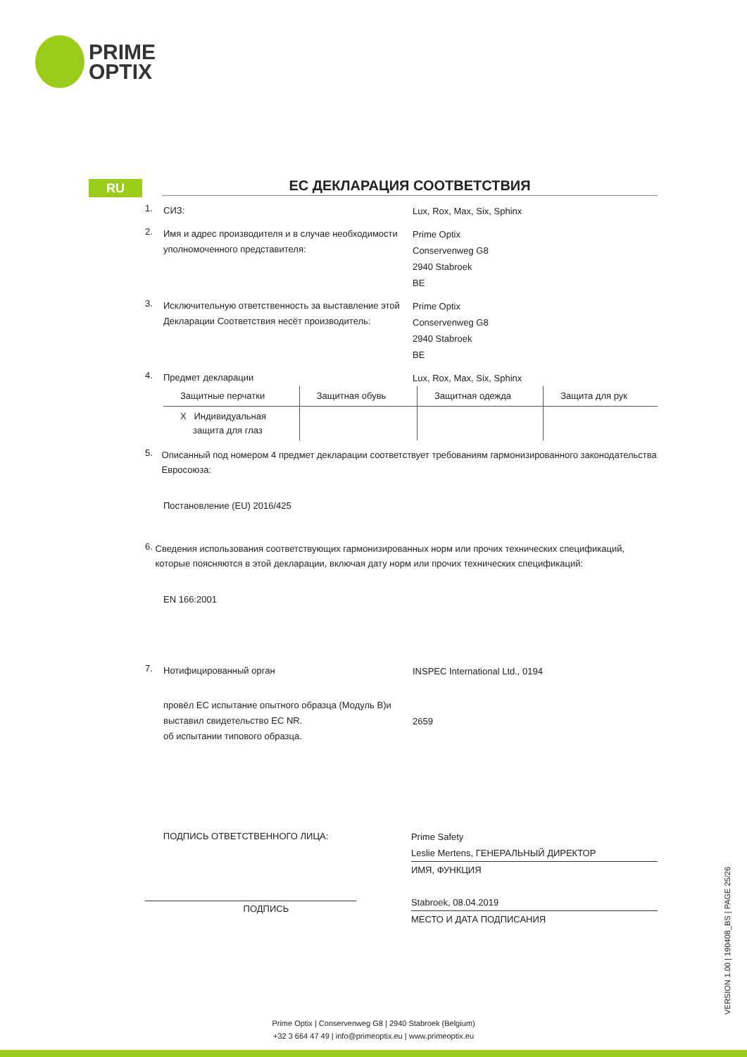PRIME
OPTIX
RU
ЕС ДЕКЛАРАЦИЯ СООТВЕТСТВИЯ
1.
СИЗ:
Lux, Rox, Max, Six, Sphinx
2.
Имя и адрес производителя и в случае необходимости уполномоченного представителя:
Prime Optix
Conservenweg G8
2940 Stabroek
BE
3.
Исключительную ответственность за выставление этой Декларации Соответствия несёт производитель:
Prime Optix
Conservenweg G8
2940 Stabroek
BE
4.
Предмет декларации
Lux, Rox, Max, Six, Sphinx
| Защитные перчатки | Защитная обувь | Защитная одежда | Защита для рук |
| X Индивидуальная защита для глаз | | | |
5.
Описанный под номером 4 предмет декларации соответствует требованиям гармонизированного законодательства Евросоюза:
Постановление (EU) 2016/425
6.
Сведения использования соответствующих гармонизированных норм или прочих технических спецификаций, которые поясняются в этой декларации, включая дату норм или прочих технических спецификаций:
EN 166:2001
7.
Нотифицированный орган
INSPEC International Ltd., 0194
провёл EC испытание опытного образца (Модуль B)и выставил свидетельство EC NR.
об испытании типового образца.
2659
ПОДПИСЬ ОТВЕТСТВЕННОГО ЛИЦА:
ПОДПИСЬ
Prime Safety
Leslie Mertens, ГЕНЕРАЛЬНЫЙ ДИРЕКТОР
ИМЯ, ФУНКЦИЯ
Stabroek, 08.04.2019
МЕСТО И ДАТА ПОДПИСАНИЯ
VERSION 1.00 | 190408_BS | PAGE 25/26
Prime Optix | Conservenweg G8 | 2940 Stabroek (Belgium)
+32 3 664 47 49 | info@primeoptix.eu | www.primeoptix.eu